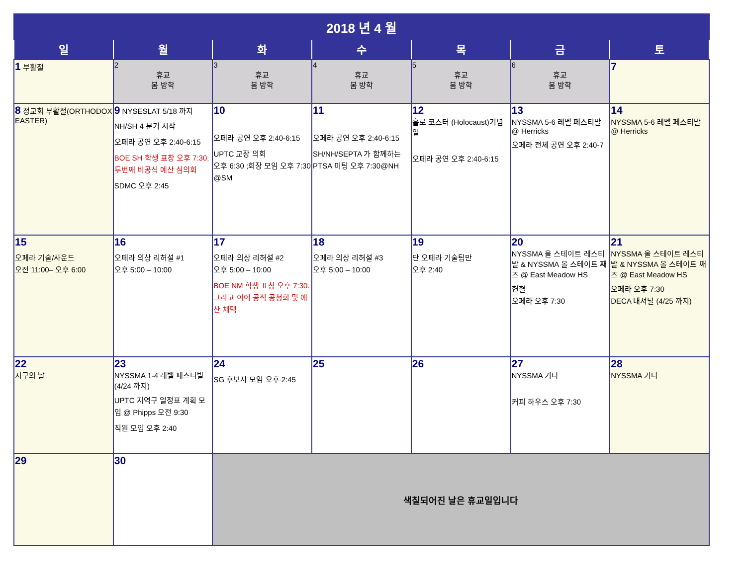| 2018 년 4 월 | | | | | | |
| 일 | 월 | 화 | 수 | 목 | 금 | 토 |
| 1 부활절 | 2 휴교 봄 방학 | 3 휴교 봄 방학 | 4 휴교 봄 방학 | 5 휴교 봄 방학 | 6 휴교 봄 방학 | 7 |
| 8 정교회 부활절(ORTHODOX EASTER) | 9 NYSESLAT 5/18 까지 NH/SH 4 분기 시작 오페라 공연 오후 2:40-6:15 BOE SH 학생 표창 오후 7:30, 두번째 비공식 예산 심의회 SDMC 오후 2:45 | 10 오페라 공연 오후 2:40-6:15 UPTC 교장 의회 오후 6:30 ;회장 모임 오후 7:30 @SM | 11 오페라 공연 오후 2:40-6:15 SH/NH/SEPTA 가 함께하는 PTSA 미팅 오후 7:30@NH | 12 홀로 코스터 (Holocaust)기념일 오페라 공연 오후 2:40-6:15 | 13 NYSSMA 5-6 레벨 페스티발 @ Herricks 오페라 전체 공연 오후 2:40-7 | 14 NYSSMA 5-6 레벨 페스티발 @ Herricks |
| 15 오페라 기술/사운드 오전 11:00– 오후 6:00 | 16 오페라 의상 리허설 #1 오후 5:00 – 10:00 | 17 오페라 의상 리허설 #2 오후 5:00 – 10:00 BOE NM 학생 표창 오후 7:30. 그리고 이어 공식 공청회 및 예산 채택 | 18 오페라 의상 리허설 #3 오후 5:00 – 10:00 | 19 단 오페라 기술팀만 오후 2:40 | 20 NYSSMA 올 스테이트 레스티발 & NYSSMA 올 스테이트 째즈 @ East Meadow HS 헌혈 오페라 오후 7:30 | 21 NYSSMA 올 스테이트 레스티발 & NYSSMA 올 스테이트 째즈 @ East Meadow HS 오페라 오후 7:30 DECA 내셔널 (4/25 까지) |
| 22 지구의 날 | 23 NYSSMA 1-4 레벨 페스티발 (4/24 까지) UPTC 지역구 일정표 계획 모임 @ Phipps 오전 9:30 직원 모임 오후 2:40 | 24 SG 후보자 모임 오후 2:45 | 25 | 26 | 27 NYSSMA 기타 커피 하우스 오후 7:30 | 28 NYSSMA 기타 |
| 29 | 30 | 색칠되어진 날은 휴교일입니다 | | | | |